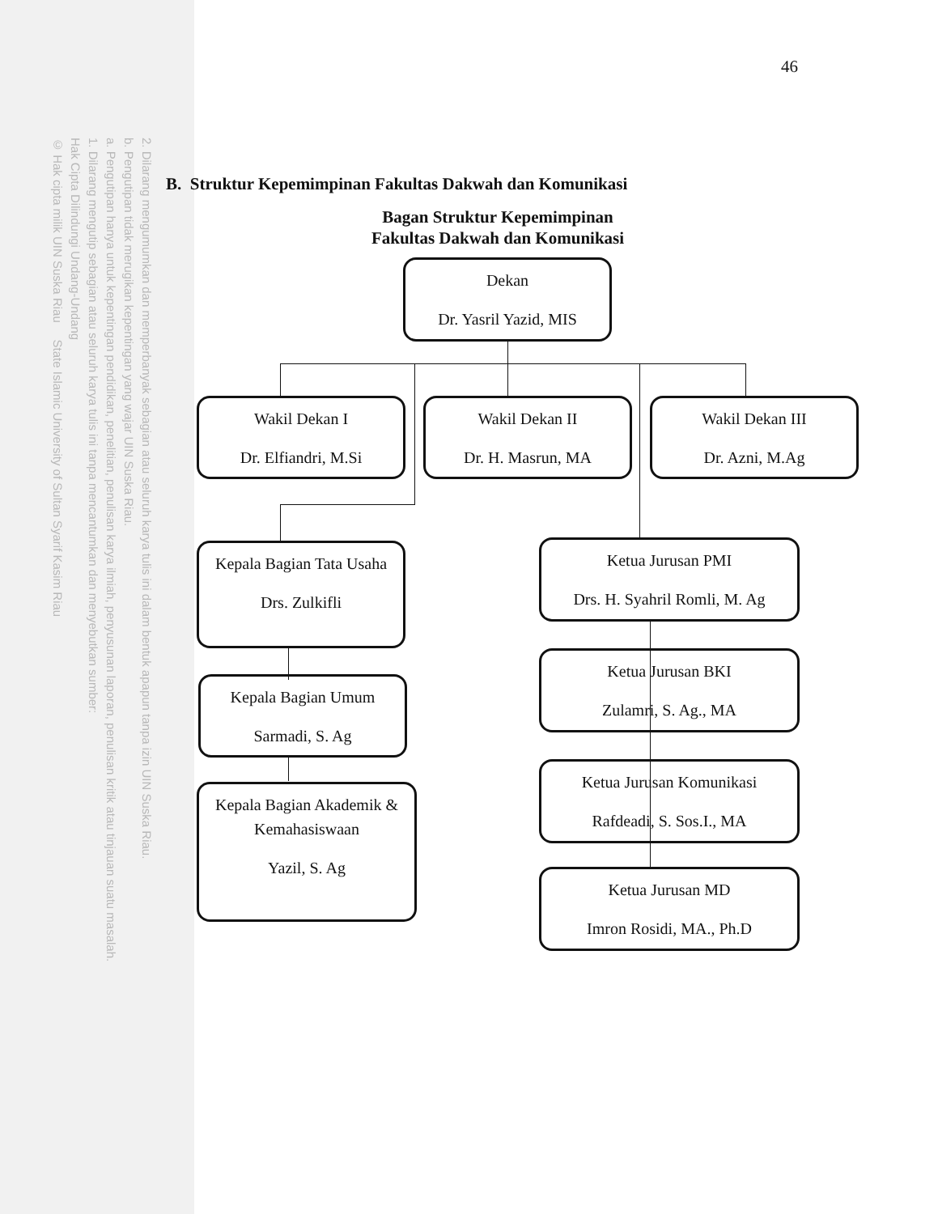2. Dilarang mengumumkan dan memperbanyak sebagian atau seluruh karya tulis ini dalam bentuk apapun tanpa izin UIN Suska Riau.
b. Pengutipan tidak merugikan kepentingan yang wajar UIN Suska Riau.
a. Pengutipan hanya untuk kepentingan pendidikan, penelitian, penulisan karya ilmiah, penyusunan laporan, penulisan kritik atau tinjauan suatu masalah.
1. Dilarang mengutip sebagian atau seluruh karya tulis ini tanpa mencantumkan dan menyebutkan sumber:
Hak Cipta Dilindungi Undang-Undang
© Hak cipta milik UIN Suska Riau State Islamic University of Sultan Syarif Kasim Riau
46
B. Struktur Kepemimpinan Fakultas Dakwah dan Komunikasi
Bagan Struktur Kepemimpinan
Fakultas Dakwah dan Komunikasi
Dekan
Dr. Yasril Yazid, MIS
Wakil Dekan I
Dr. Elfiandri, M.Si
Wakil Dekan II
Dr. H. Masrun, MA
Wakil Dekan III
Dr. Azni, M.Ag
Kepala Bagian Tata Usaha
Drs. Zulkifli
Kepala Bagian Umum
Sarmadi, S. Ag
Kepala Bagian Akademik & Kemahasiswaan
Yazil, S. Ag
Ketua Jurusan PMI
Drs. H. Syahril Romli, M. Ag
Ketua Jurusan BKI
Zulamri, S. Ag., MA
Ketua Jurusan Komunikasi
Rafdeadi, S. Sos.I., MA
Ketua Jurusan MD
Imron Rosidi, MA., Ph.D